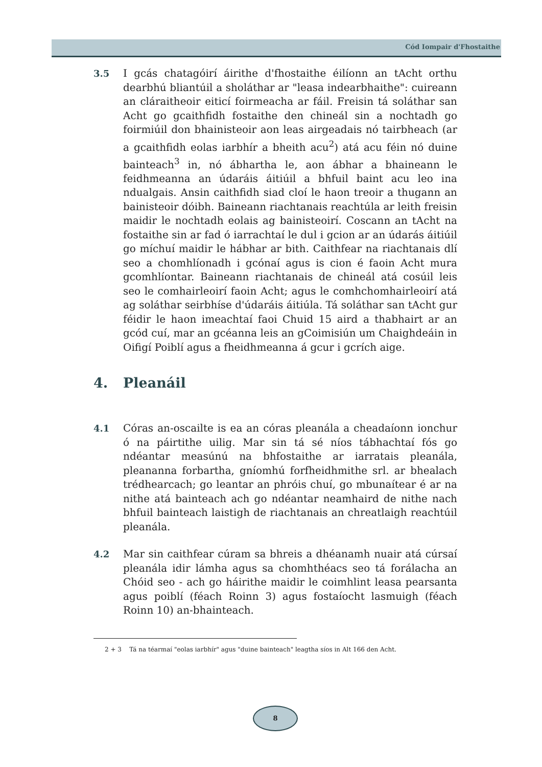Cód Iompair d'Fhostaithe
3.5 I gcás chatagóirí áirithe d'fhostaithe éilíonn an tAcht orthu dearbhú bliantúil a sholáthar ar "leasa indearbhaithe": cuireann an cláraitheoir eiticí foirmeacha ar fáil. Freisin tá soláthar san Acht go gcaithfidh fostaithe den chineál sin a nochtadh go foirmiúil don bhainisteoir aon leas airgeadais nó tairbheach (ar a gcaithfidh eolas iarbhír a bheith acu<sup>2</sup>) atá acu féin nó duine bainteach<sup>3</sup> in, nó ábhartha le, aon ábhar a bhaineann le feidhmeanna an údaráis áitiúil a bhfuil baint acu leo ina ndualgais. Ansin caithfidh siad cloí le haon treoir a thugann an bainisteoir dóibh. Baineann riachtanais reachtúla ar leith freisin maidir le nochtadh eolais ag bainisteoirí. Coscann an tAcht na fostaithe sin ar fad ó iarrachtaí le dul i gcion ar an údarás áitiúil go míchuí maidir le hábhar ar bith. Caithfear na riachtanais dlí seo a chomhlíonadh i gcónaí agus is cion é faoin Acht mura gcomhlíontar. Baineann riachtanais de chineál atá cosúil leis seo le comhairleoirí faoin Acht; agus le comhchomhairleoirí atá ag soláthar seirbhíse d'údaráis áitiúla. Tá soláthar san tAcht gur féidir le haon imeachtaí faoi Chuid 15 aird a thabhairt ar an gcód cuí, mar an gcéanna leis an gCoimisiún um Chaighdeáin in Oifigí Poiblí agus a fheidhmeanna á gcur i gcrích aige.
4. Pleanáil
4.1 Córas an-oscailte is ea an córas pleanála a cheadaíonn ionchur ó na páirtithe uilig. Mar sin tá sé níos tábhachtaí fós go ndéantar measúnú na bhfostaithe ar iarratais pleanála, pleananna forbartha, gníomhú forfheidhmithe srl. ar bhealach trédhearcach; go leantar an phróis chuí, go mbunaítear é ar na nithe atá bainteach ach go ndéantar neamhaird de nithe nach bhfuil bainteach laistigh de riachtanais an chreatlaigh reachtúil pleanála.
4.2 Mar sin caithfear cúram sa bhreis a dhéanamh nuair atá cúrsaí pleanála idir lámha agus sa chomhthéacs seo tá forálacha an Chóid seo - ach go háirithe maidir le coimhlint leasa pearsanta agus poiblí (féach Roinn 3) agus fostaíocht lasmuigh (féach Roinn 10) an-bhainteach.
2 + 3 Tá na téarmaí "eolas iarbhír" agus "duine bainteach" leagtha síos in Alt 166 den Acht.
8